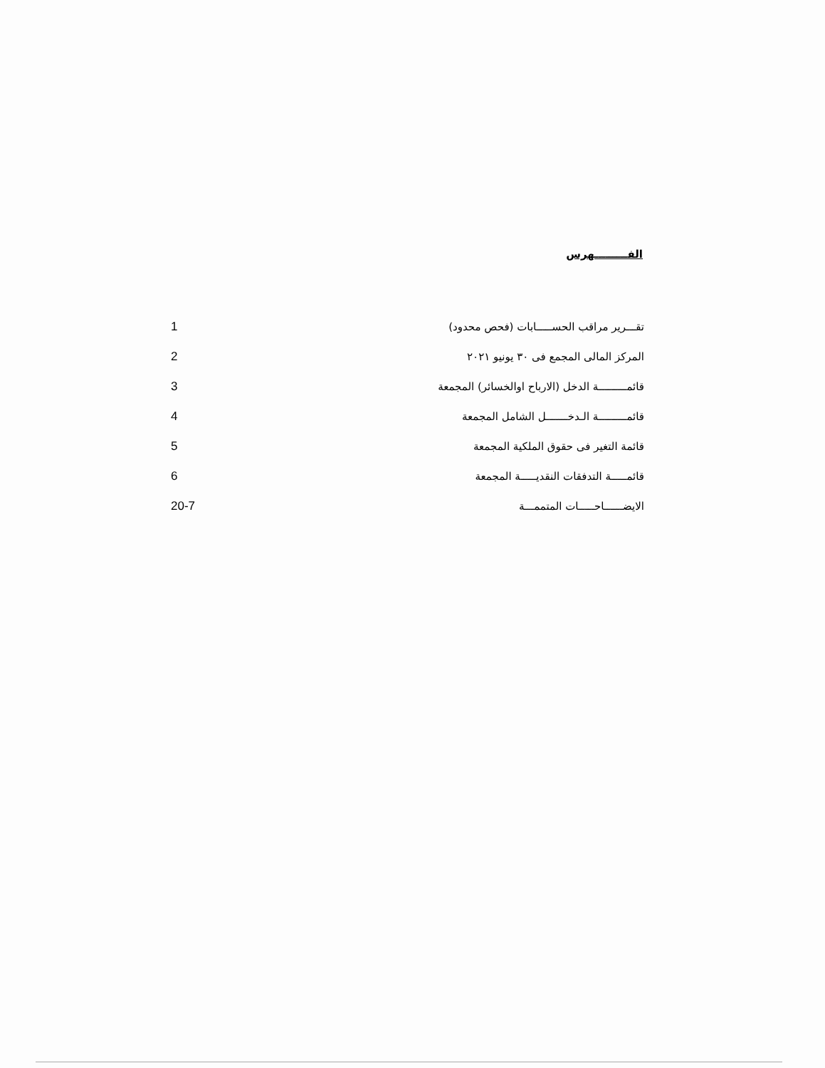الفـــــــــهرس
| تقـــرير مراقب الحســـــابات (فحص محدود) | 1 |
| المركز المالى المجمع فى ٣٠ يونيو ٢٠٢١ | 2 |
| قائمـــــــــة الدخل (الارباح اوالخسائر) المجمعة | 3 |
| قائمـــــــــة الـدخـــــــل الشامل المجمعة | 4 |
| قائمة التغير فى حقوق الملكية المجمعة | 5 |
| قائمـــــة التدفقات النقديـــــة المجمعة | 6 |
| الايضــــــاحـــــات المتممـــة | 20-7 |